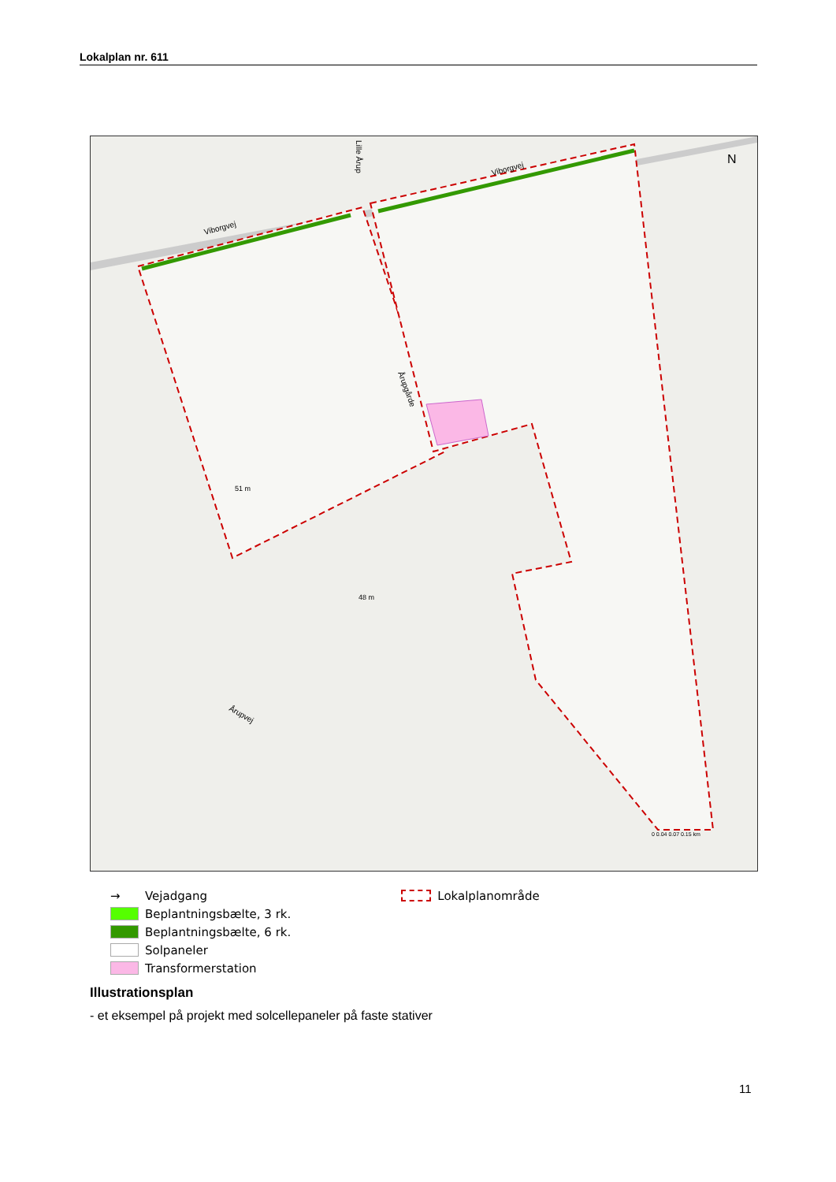Lokalplan nr. 611
N
Viborgvej
Viborgvej
Årupgårde
Årupvej
Lille Årup
51 m
48 m
0 0.04 0.07 0.15 km
→ Vejadgang
Beplantningsbælte, 3 rk.
Beplantningsbælte, 6 rk.
Solpaneler
Transformerstation
Lokalplanområde
Illustrationsplan
- et eksempel på projekt med solcellepaneler på faste stativer
11